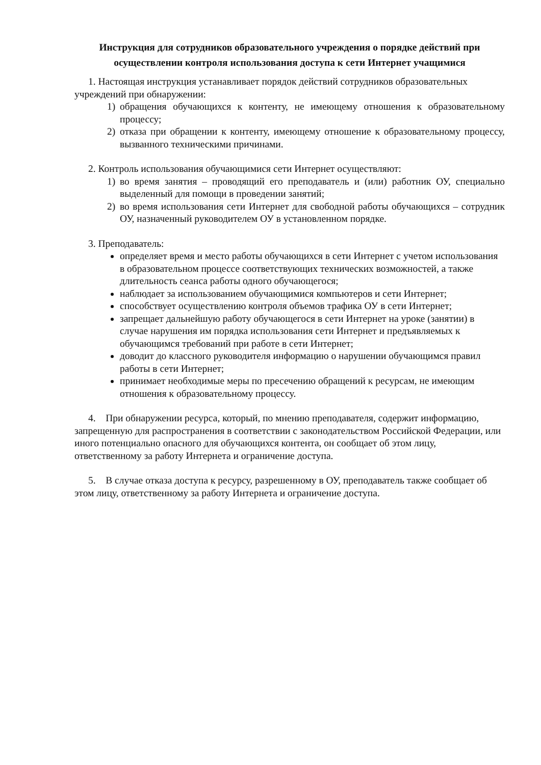Инструкция для сотрудников образовательного учреждения о порядке действий при осуществлении контроля использования доступа к сети Интернет учащимися
1. Настоящая инструкция устанавливает порядок действий сотрудников образовательных учреждений при обнаружении:
1) обращения обучающихся к контенту, не имеющему отношения к образовательному процессу;
2) отказа при обращении к контенту, имеющему отношение к образовательному процессу, вызванного техническими причинами.
2. Контроль использования обучающимися сети Интернет осуществляют:
1) во время занятия – проводящий его преподаватель и (или) работник ОУ, специально выделенный для помощи в проведении занятий;
2) во время использования сети Интернет для свободной работы обучающихся – сотрудник ОУ, назначенный руководителем ОУ в установленном порядке.
3. Преподаватель:
определяет время и место работы обучающихся в сети Интернет с учетом использования в образовательном процессе соответствующих технических возможностей, а также длительность сеанса работы одного обучающегося;
наблюдает за использованием обучающимися компьютеров и сети Интернет;
способствует осуществлению контроля объемов трафика ОУ в сети Интернет;
запрещает дальнейшую работу обучающегося в сети Интернет на уроке (занятии) в случае нарушения им порядка использования сети Интернет и предъявляемых к обучающимся требований при работе в сети Интернет;
доводит до классного руководителя информацию о нарушении обучающимся правил работы в сети Интернет;
принимает необходимые меры по пресечению обращений к ресурсам, не имеющим отношения к образовательному процессу.
4. При обнаружении ресурса, который, по мнению преподавателя, содержит информацию, запрещенную для распространения в соответствии с законодательством Российской Федерации, или иного потенциально опасного для обучающихся контента, он сообщает об этом лицу, ответственному за работу Интернета и ограничение доступа.
5. В случае отказа доступа к ресурсу, разрешенному в ОУ, преподаватель также сообщает об этом лицу, ответственному за работу Интернета и ограничение доступа.